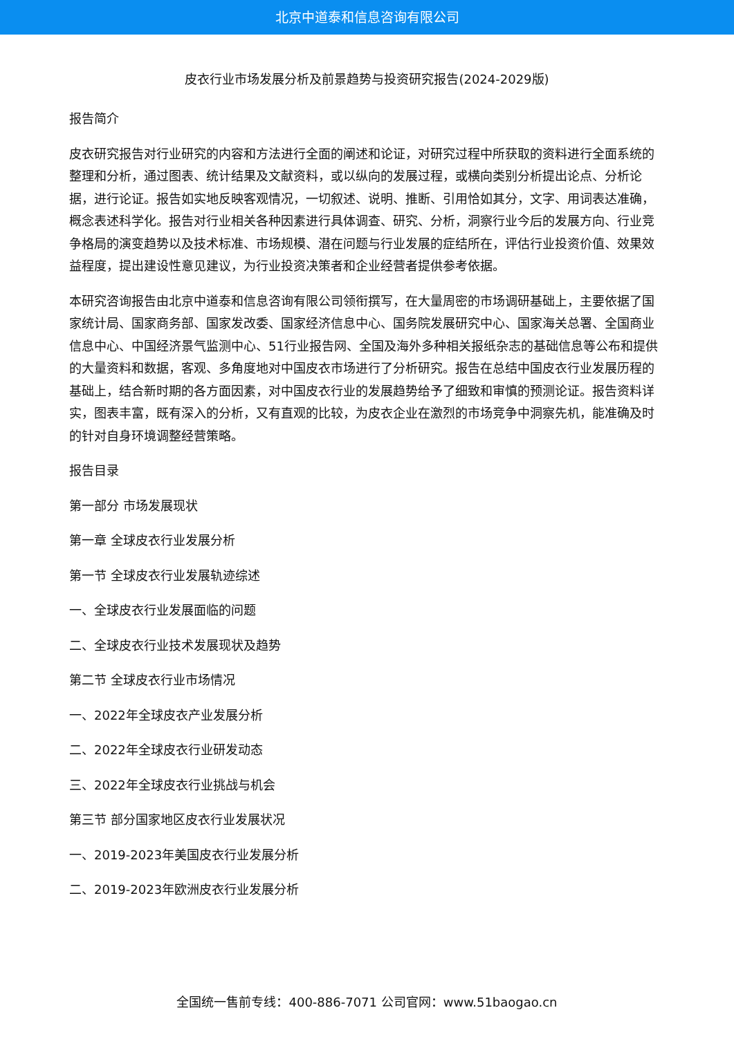北京中道泰和信息咨询有限公司
皮衣行业市场发展分析及前景趋势与投资研究报告(2024-2029版)
报告简介
皮衣研究报告对行业研究的内容和方法进行全面的阐述和论证，对研究过程中所获取的资料进行全面系统的整理和分析，通过图表、统计结果及文献资料，或以纵向的发展过程，或横向类别分析提出论点、分析论据，进行论证。报告如实地反映客观情况，一切叙述、说明、推断、引用恰如其分，文字、用词表达准确，概念表述科学化。报告对行业相关各种因素进行具体调查、研究、分析，洞察行业今后的发展方向、行业竞争格局的演变趋势以及技术标准、市场规模、潜在问题与行业发展的症结所在，评估行业投资价值、效果效益程度，提出建设性意见建议，为行业投资决策者和企业经营者提供参考依据。
本研究咨询报告由北京中道泰和信息咨询有限公司领衔撰写，在大量周密的市场调研基础上，主要依据了国家统计局、国家商务部、国家发改委、国家经济信息中心、国务院发展研究中心、国家海关总署、全国商业信息中心、中国经济景气监测中心、51行业报告网、全国及海外多种相关报纸杂志的基础信息等公布和提供的大量资料和数据，客观、多角度地对中国皮衣市场进行了分析研究。报告在总结中国皮衣行业发展历程的基础上，结合新时期的各方面因素，对中国皮衣行业的发展趋势给予了细致和审慎的预测论证。报告资料详实，图表丰富，既有深入的分析，又有直观的比较，为皮衣企业在激烈的市场竞争中洞察先机，能准确及时的针对自身环境调整经营策略。
报告目录
第一部分 市场发展现状
第一章 全球皮衣行业发展分析
第一节 全球皮衣行业发展轨迹综述
一、全球皮衣行业发展面临的问题
二、全球皮衣行业技术发展现状及趋势
第二节 全球皮衣行业市场情况
一、2022年全球皮衣产业发展分析
二、2022年全球皮衣行业研发动态
三、2022年全球皮衣行业挑战与机会
第三节 部分国家地区皮衣行业发展状况
一、2019-2023年美国皮衣行业发展分析
二、2019-2023年欧洲皮衣行业发展分析
全国统一售前专线：400-886-7071 公司官网：www.51baogao.cn